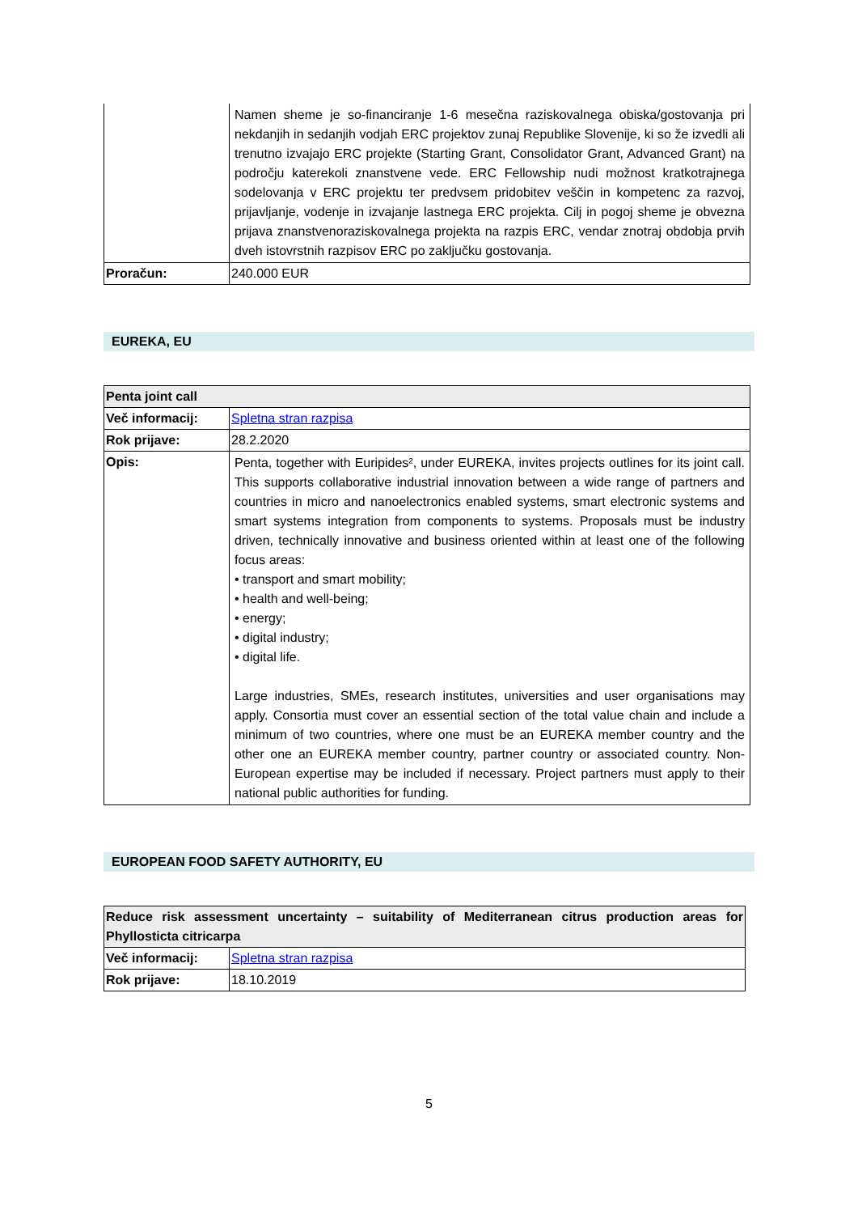| | Namen sheme je so-financiranje 1-6 mesečna raziskovalnega obiska/gostovanja pri nekdanjih in sedanjih vodjah ERC projektov zunaj Republike Slovenije, ki so že izvedli ali trenutno izvajajo ERC projekte (Starting Grant, Consolidator Grant, Advanced Grant) na področju katerekoli znanstvene vede. ERC Fellowship nudi možnost kratkotrajnega sodelovanja v ERC projektu ter predvsem pridobitev veščin in kompetenc za razvoj, prijavljanje, vodenje in izvajanje lastnega ERC projekta. Cilj in pogoj sheme je obvezna prijava znanstvenoraziskovalnega projekta na razpis ERC, vendar znotraj obdobja prvih dveh istovrstnih razpisov ERC po zaključku gostovanja. |
| Proračun: | 240.000 EUR |
EUREKA, EU
| Penta joint call | |
| --- | --- |
| Več informacij: | Spletna stran razpisa |
| Rok prijave: | 28.2.2020 |
| Opis: | Penta, together with Euripides², under EUREKA, invites projects outlines for its joint call. This supports collaborative industrial innovation between a wide range of partners and countries in micro and nanoelectronics enabled systems, smart electronic systems and smart systems integration from components to systems. Proposals must be industry driven, technically innovative and business oriented within at least one of the following focus areas: • transport and smart mobility; • health and well-being; • energy; • digital industry; • digital life. Large industries, SMEs, research institutes, universities and user organisations may apply. Consortia must cover an essential section of the total value chain and include a minimum of two countries, where one must be an EUREKA member country and the other one an EUREKA member country, partner country or associated country. Non-European expertise may be included if necessary. Project partners must apply to their national public authorities for funding. |
EUROPEAN FOOD SAFETY AUTHORITY, EU
| Reduce risk assessment uncertainty – suitability of Mediterranean citrus production areas for Phyllosticta citricarpa | |
| --- | --- |
| Več informacij: | Spletna stran razpisa |
| Rok prijave: | 18.10.2019 |
5